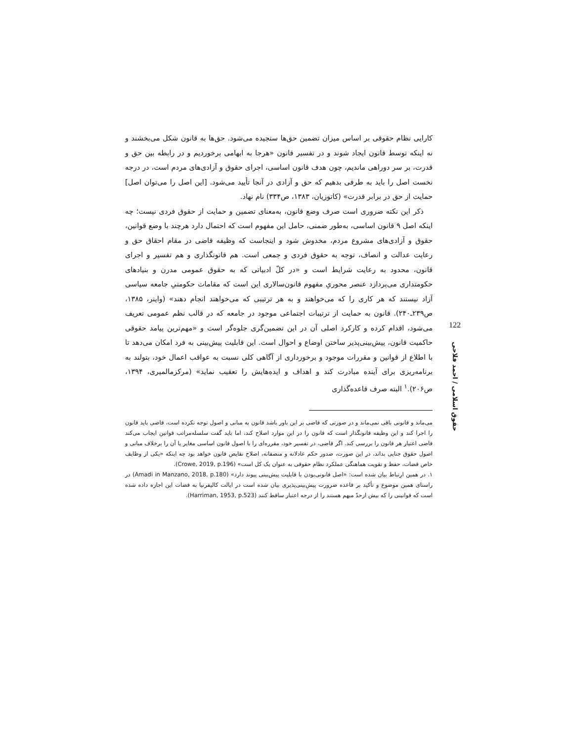کارایی نظام حقوقی بر اساس میزان تضمین حق‌ها سنجیده می‌شود. حق‌ها به قانون شکل می‌بخشند و نه اینکه توسط قانون ایجاد شوند و در تفسیر قانون «هرجا به ابهامی برخوردیم و در رابطه بین حق و قدرت، بر سر دوراهی ماندیم، چون هدف قانون اساسی، اجرای حقوق و آزادی‌های مردم است، در درجه نخست اصل را باید به طرفی بدهیم که حق و آزادی در آنجا تأیید می‌شود. [این اصل را می‌توان اصل] حمایت از حق در برابر قدرت» (کاتوزیان، ۱۳۸۳، ص۳۳۴) نام نهاد.
ذکر این نکته ضروری است صرف وضع قانون، به‌معنای تضمین و حمایت از حقوق فردی نیست؛ چه اینکه اصل ۹ قانون اساسی، به‌طور ضمنی، حامل این مفهوم است که احتمال دارد هرچند با وضع قوانین، حقوق و آزادی‌های مشروع مردم، مخدوش شود و اینجاست که وظیفه قاضی در مقام احقاق حق و رعایت عدالت و انصاف، توجه به حقوق فردی و جمعی است. هم قانونگذاری و هم تفسیر و اجرای قانون، محدود به رعایت شرایط است و «در کلّ ادبیاتی که به حقوق عمومی مدرن و بنیادهای حکومتداری می‌پردازد عنصر محوریِ مفهوم قانون‌سالاری این است که مقامات حکومتیِ جامعه سیاسی آزاد نیستند که هر کاری را که می‌خواهند و به هر ترتیبی که می‌خواهند انجام دهند» (واینر، ۱۳۸۵، ص۲۳۹ـ۲۴۰). قانون به حمایت از ترتیبات اجتماعی موجود در جامعه که در قالب نظم عمومی تعریف می‌شود، اقدام کرده و کارکرد اصلی آن در این تضمین‌گری جلوه‌گر است و «مهم‌ترین پیامد حقوقی حاکمیت قانون، پیش‌بینی‌پذیر ساختن اوضاع و احوال است. این قابلیت پیش‌بینی به فرد امکان می‌دهد تا با اطلاع از قوانین و مقررات موجود و برخورداری از آگاهی کلی نسبت به عواقب اعمال خود، بتولند به برنامه‌ریزی برای آینده مبادرت کند و اهداف و ایده‌هایش را تعقیب نماید» (مرکزمالمیری، ۱۳۹۴، ص۲۰۶).<sup>۱</sup> البته صرف قاعده‌گذاری
می‌ماند و قانونی باقی نمی‌ماند و در صورتی که قاضی بر این باور باشد قانون به مبانی و اصول توجه نکرده است، قاضی باید قانون را اجرا کند و این وظیفه قانونگذار است که قانون را در این موارد اصلاح کند، اما باید گفت سلسله‌مراتب قوانین ایجاب می‌کند قاضی اعتبار هر قانون را بررسی کند. اگر قاضی، در تفسیر خود، مقرره‌ای را با اصول قانون اساسی مغایر یا آن را برخلاف مبانی و اصول حقوق جنایی بداند، در این صورت، صدور حکم عادلانه و منصفانه، اصلاح نقایص قانون خواهد بود چه اینکه «یکی از وظایف خاص قضات، حفظ و تقویت هماهنگی عملکرد نظام حقوقی به عنوان یک کل است» (Crowe, 2019, p.196).
۱. در همین ارتباط بیان شده است: «اصل قانونی‌بودن با قابلیت پیش‌بینی پیوند دارد» (Amadi in Manzano, 2018, p.180) در راستای همین موضوع و تأکید بر قاعده ضرورت پیش‌بینی‌پذیری بیان شده است در ایالت کالیفرنیا به قضات این اجازه داده شده است که قوانینی را که بیش ازحدّ مبهم هستند را از درجه اعتبار ساقط کنند (Harriman, 1953, p.523).
122
حقوق اسلامی / احمد فلاحی